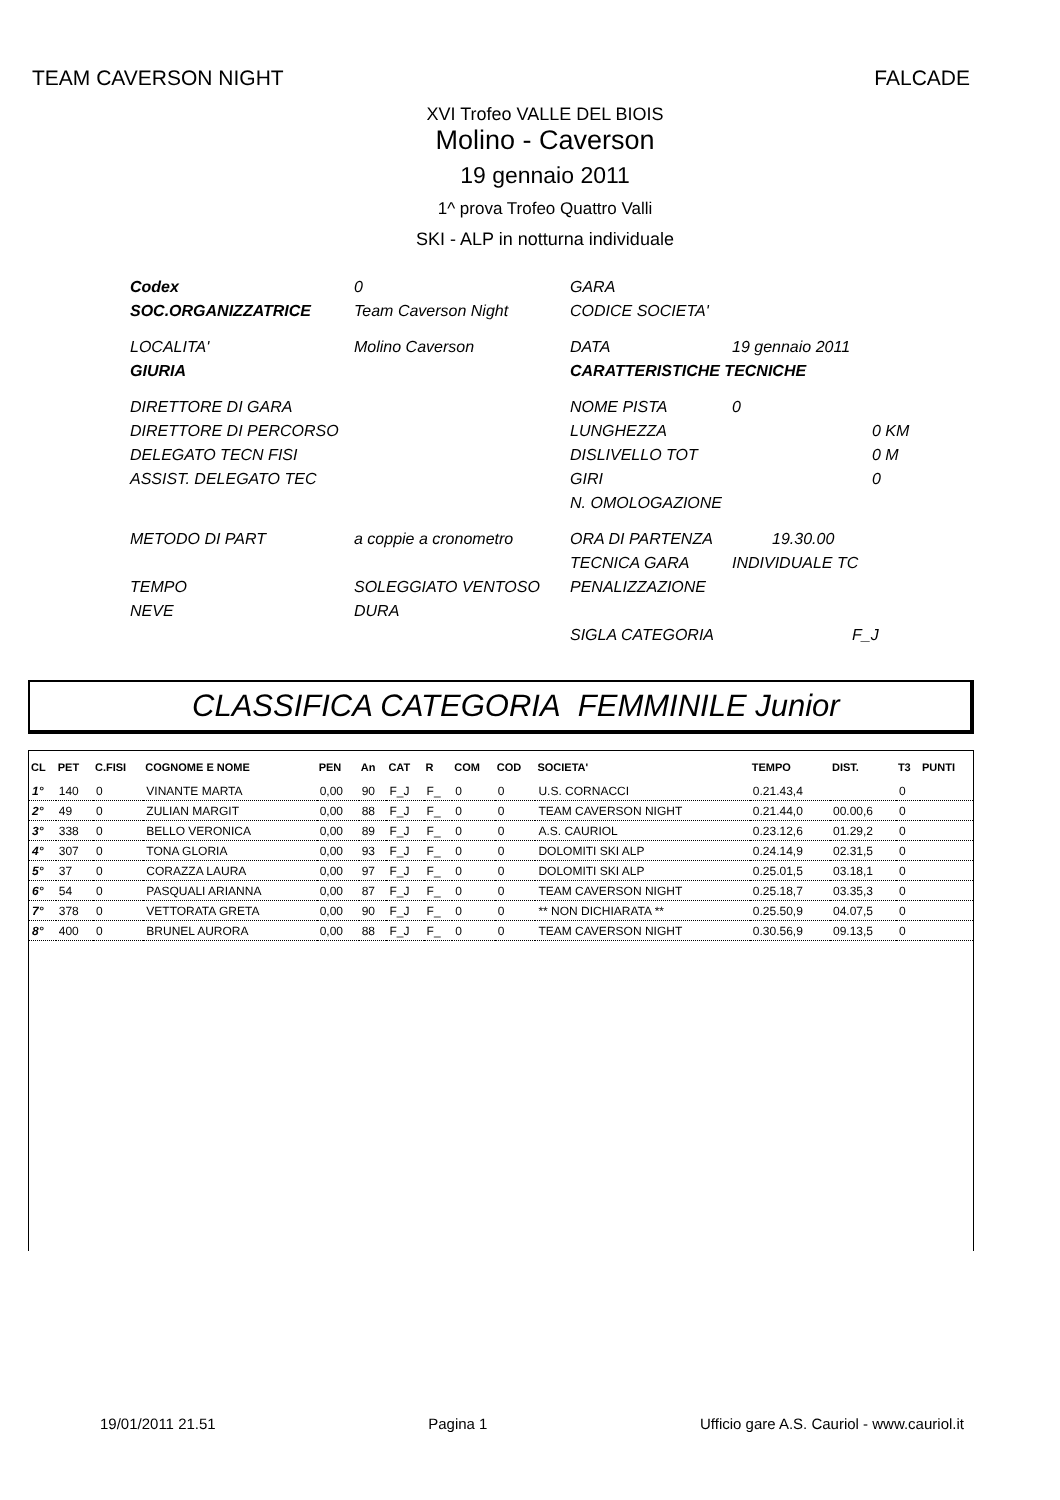TEAM CAVERSON NIGHT FALCADE
XVI Trofeo VALLE DEL BIOIS
Molino - Caverson
19 gennaio 2011
1^ prova Trofeo Quattro Valli
SKI - ALP in notturna individuale
| Codex | 0 | GARA | |
| SOC.ORGANIZZATRICE | Team Caverson Night | CODICE SOCIETA' | |
| LOCALITA' | Molino Caverson | DATA | 19 gennaio 2011 |
| GIURIA | | CARATTERISTICHE TECNICHE | |
| DIRETTORE DI GARA | | NOME PISTA | 0 |
| DIRETTORE DI PERCORSO | | LUNGHEZZA | 0 KM |
| DELEGATO TECN FISI | | DISLIVELLO TOT | 0 M |
| ASSIST. DELEGATO TEC | | GIRI | 0 |
| | | N. OMOLOGAZIONE | |
| METODO DI PART | a coppie a cronometro | ORA DI PARTENZA | 19.30.00 |
| | | TECNICA GARA | INDIVIDUALE TC |
| TEMPO | SOLEGGIATO VENTOSO | PENALIZZAZIONE | |
| NEVE | DURA | | |
| | | SIGLA CATEGORIA | F_J |
CLASSIFICA CATEGORIA FEMMINILE Junior
| CL | PET | C.FISI | COGNOME E NOME | PEN | An | CAT | R | COM | COD | SOCIETA' | TEMPO | DIST. | T3 | PUNTI |
| --- | --- | --- | --- | --- | --- | --- | --- | --- | --- | --- | --- | --- | --- | --- |
| 1° | 140 | 0 | VINANTE MARTA | 0,00 | 90 | F_J | F_ | 0 | 0 | U.S. CORNACCI | 0.21.43,4 | | 0 | |
| 2° | 49 | 0 | ZULIAN MARGIT | 0,00 | 88 | F_J | F_ | 0 | 0 | TEAM CAVERSON NIGHT | 0.21.44,0 | 00.00,6 | 0 | |
| 3° | 338 | 0 | BELLO VERONICA | 0,00 | 89 | F_J | F_ | 0 | 0 | A.S. CAURIOL | 0.23.12,6 | 01.29,2 | 0 | |
| 4° | 307 | 0 | TONA GLORIA | 0,00 | 93 | F_J | F_ | 0 | 0 | DOLOMITI SKI ALP | 0.24.14,9 | 02.31,5 | 0 | |
| 5° | 37 | 0 | CORAZZA LAURA | 0,00 | 97 | F_J | F_ | 0 | 0 | DOLOMITI SKI ALP | 0.25.01,5 | 03.18,1 | 0 | |
| 6° | 54 | 0 | PASQUALI ARIANNA | 0,00 | 87 | F_J | F_ | 0 | 0 | TEAM CAVERSON NIGHT | 0.25.18,7 | 03.35,3 | 0 | |
| 7° | 378 | 0 | VETTORATA GRETA | 0,00 | 90 | F_J | F_ | 0 | 0 | ** NON DICHIARATA ** | 0.25.50,9 | 04.07,5 | 0 | |
| 8° | 400 | 0 | BRUNEL AURORA | 0,00 | 88 | F_J | F_ | 0 | 0 | TEAM CAVERSON NIGHT | 0.30.56,9 | 09.13,5 | 0 | |
19/01/2011 21.51 Pagina 1 Ufficio gare A.S. Cauriol - www.cauriol.it